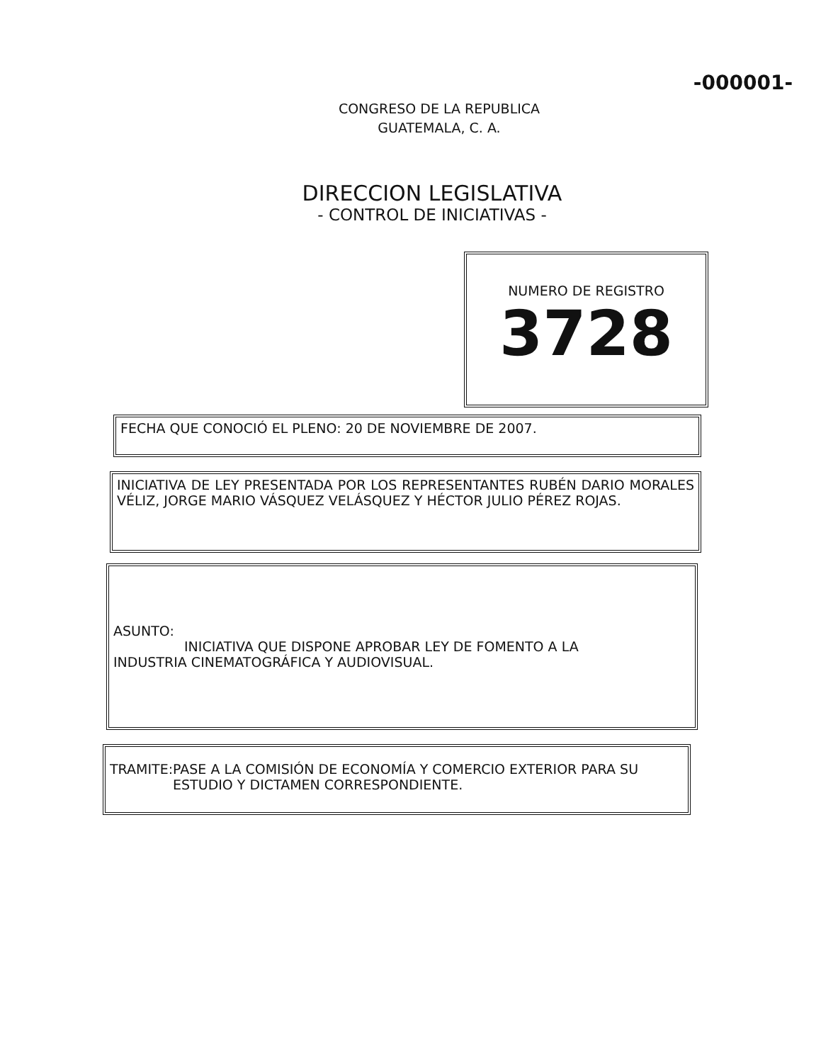-000001-
CONGRESO DE LA REPUBLICA
GUATEMALA, C. A.
DIRECCION LEGISLATIVA
- CONTROL DE INICIATIVAS -
NUMERO DE REGISTRO
3728
FECHA QUE CONOCIÓ EL PLENO: 20 DE NOVIEMBRE DE 2007.
INICIATIVA DE LEY PRESENTADA POR LOS REPRESENTANTES RUBÉN DARIO MORALES VÉLIZ, JORGE MARIO VÁSQUEZ VELÁSQUEZ Y HÉCTOR JULIO PÉREZ ROJAS.
ASUNTO:
INICIATIVA QUE DISPONE APROBAR LEY DE FOMENTO A LA
INDUSTRIA CINEMATOGRÁFICA Y AUDIOVISUAL.
TRAMITE: PASE A LA COMISIÓN DE ECONOMÍA Y COMERCIO EXTERIOR PARA SU ESTUDIO Y DICTAMEN CORRESPONDIENTE.